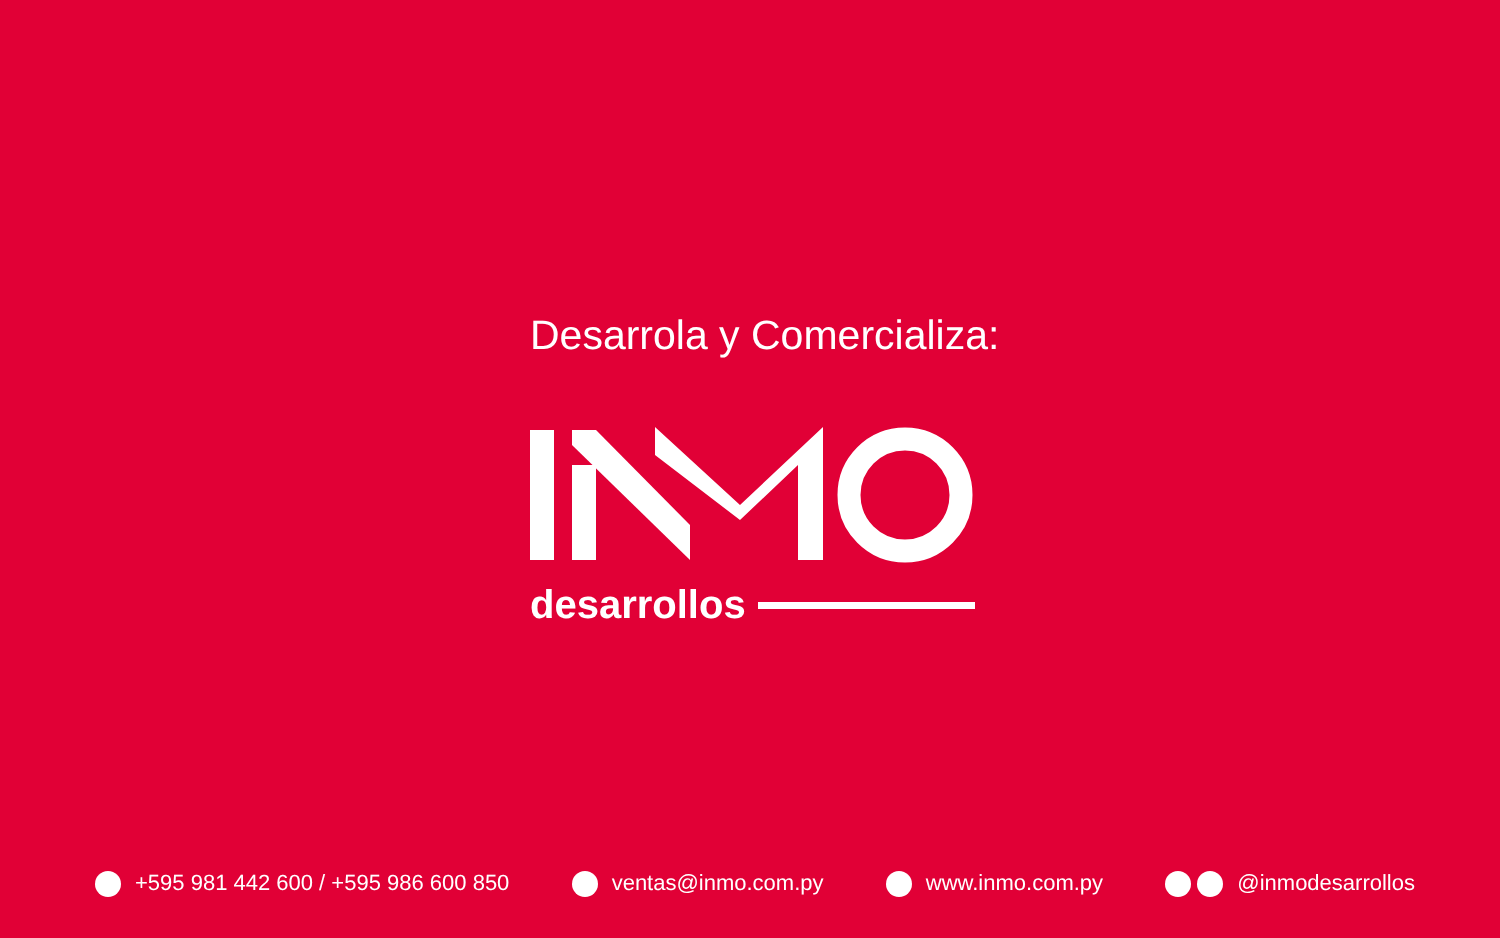Desarrola y Comercializa:
desarrollos
+595 981 442 600 / +595 986 600 850 ventas@inmo.com.py www.inmo.com.py @inmodesarrollos